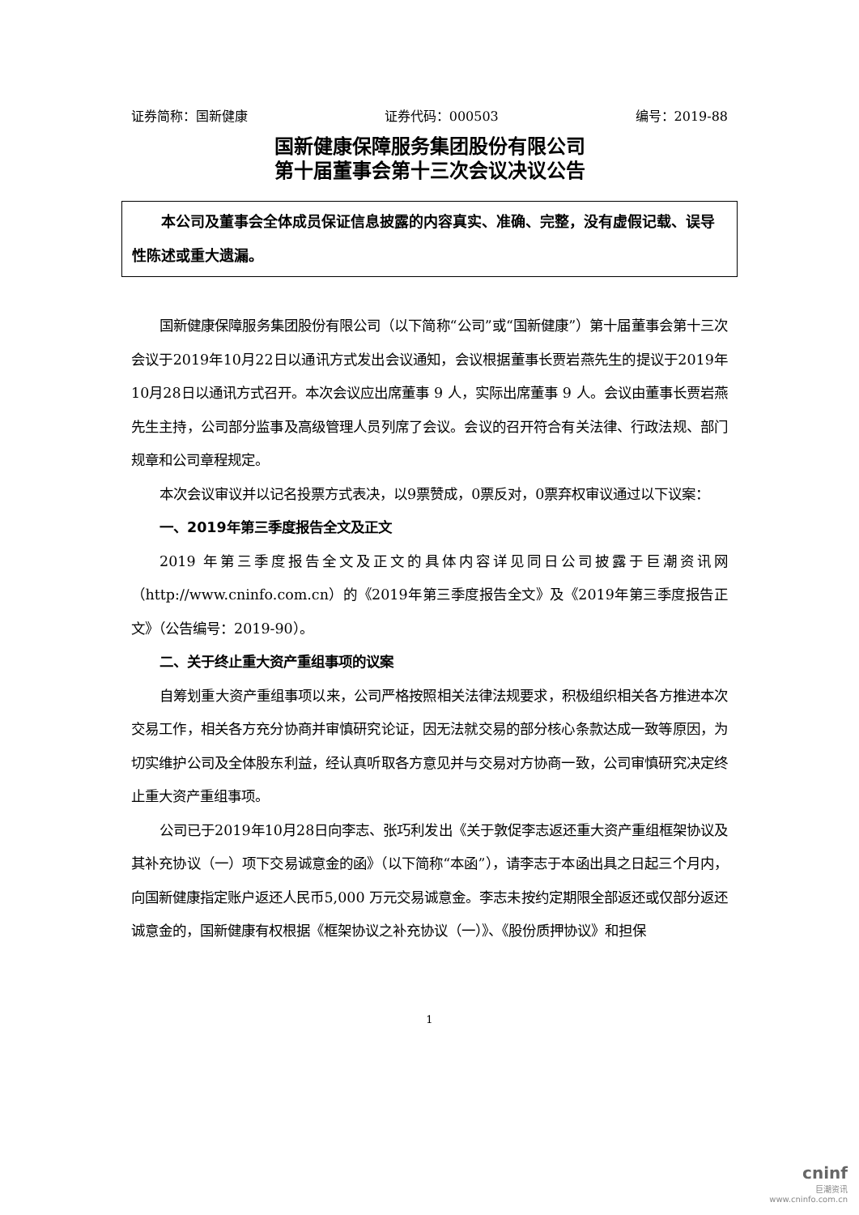证券简称：国新健康 证券代码：000503 编号：2019-88
国新健康保障服务集团股份有限公司
第十届董事会第十三次会议决议公告
本公司及董事会全体成员保证信息披露的内容真实、准确、完整，没有虚假记载、误导性陈述或重大遗漏。
国新健康保障服务集团股份有限公司（以下简称“公司”或“国新健康”）第十届董事会第十三次会议于2019年10月22日以通讯方式发出会议通知，会议根据董事长贾岩燕先生的提议于2019年10月28日以通讯方式召开。本次会议应出席董事 9 人，实际出席董事 9 人。会议由董事长贾岩燕先生主持，公司部分监事及高级管理人员列席了会议。会议的召开符合有关法律、行政法规、部门规章和公司章程规定。
本次会议审议并以记名投票方式表决，以9票赞成，0票反对，0票弃权审议通过以下议案：
一、2019年第三季度报告全文及正文
2019 年第三季度报告全文及正文的具体内容详见同日公司披露于巨潮资讯网（http://www.cninfo.com.cn）的《2019年第三季度报告全文》及《2019年第三季度报告正文》（公告编号：2019-90）。
二、关于终止重大资产重组事项的议案
自筹划重大资产重组事项以来，公司严格按照相关法律法规要求，积极组织相关各方推进本次交易工作，相关各方充分协商并审慎研究论证，因无法就交易的部分核心条款达成一致等原因，为切实维护公司及全体股东利益，经认真听取各方意见并与交易对方协商一致，公司审慎研究决定终止重大资产重组事项。
公司已于2019年10月28日向李志、张巧利发出《关于敦促李志返还重大资产重组框架协议及其补充协议（一）项下交易诚意金的函》（以下简称“本函”），请李志于本函出具之日起三个月内，向国新健康指定账户返还人民币5,000 万元交易诚意金。李志未按约定期限全部返还或仅部分返还诚意金的，国新健康有权根据《框架协议之补充协议（一）》、《股份质押协议》和担保
1
cninf
巨潮资讯
www.cninfo.com.cn